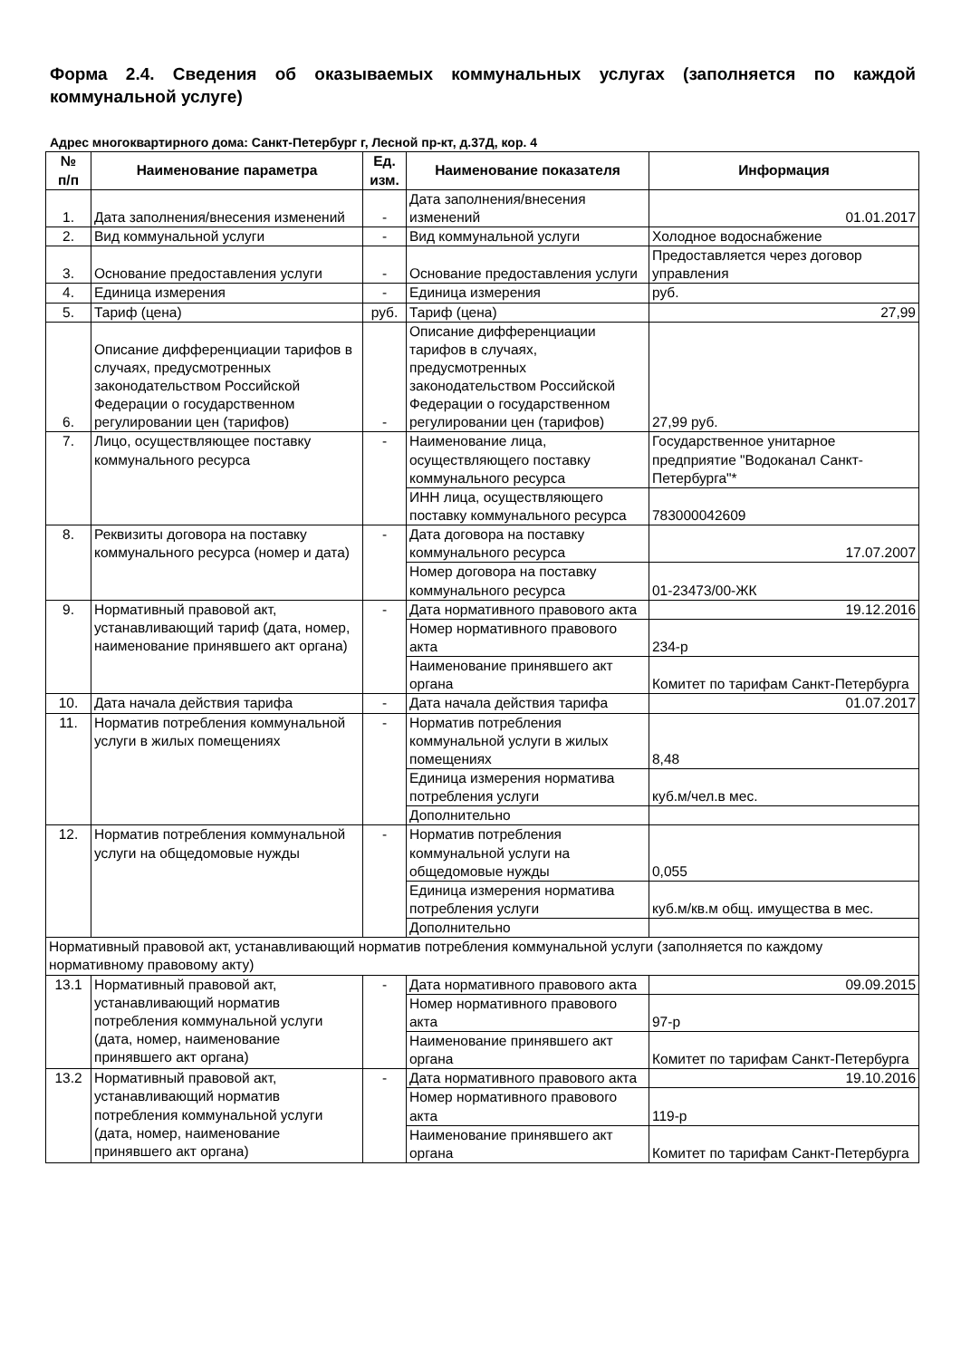Форма 2.4. Сведения об оказываемых коммунальных услугах (заполняется по каждой коммунальной услуге)
Адрес многоквартирного дома: Санкт-Петербург г, Лесной пр-кт, д.37Д, кор. 4
| № п/п | Наименование параметра | Ед. изм. | Наименование показателя | Информация |
| --- | --- | --- | --- | --- |
| 1. | Дата заполнения/внесения изменений | - | Дата заполнения/внесения изменений | 01.01.2017 |
| 2. | Вид коммунальной услуги | - | Вид коммунальной услуги | Холодное водоснабжение |
| 3. | Основание предоставления услуги | - | Основание предоставления услуги | Предоставляется через договор управления |
| 4. | Единица измерения | - | Единица измерения | руб. |
| 5. | Тариф (цена) | руб. | Тариф (цена) | 27,99 |
| 6. | Описание дифференциации тарифов в случаях, предусмотренных законодательством Российской Федерации о государственном регулировании цен (тарифов) | - | Описание дифференциации тарифов в случаях, предусмотренных законодательством Российской Федерации о государственном регулировании цен (тарифов) | 27,99 руб. |
| 7. | Лицо, осуществляющее поставку коммунального ресурса | - | Наименование лица, осуществляющего поставку коммунального ресурса | Государственное унитарное предприятие "Водоканал Санкт-Петербурга"* |
| | | | ИНН лица, осуществляющего поставку коммунального ресурса | 783000042609 |
| 8. | Реквизиты договора на поставку коммунального ресурса (номер и дата) | - | Дата договора на поставку коммунального ресурса | 17.07.2007 |
| | | | Номер договора на поставку коммунального ресурса | 01-23473/00-ЖК |
| 9. | Нормативный правовой акт, устанавливающий тариф (дата, номер, наименование принявшего акт органа) | - | Дата нормативного правового акта | 19.12.2016 |
| | | | Номер нормативного правового акта | 234-р |
| | | | Наименование принявшего акт органа | Комитет по тарифам Санкт-Петербурга |
| 10. | Дата начала действия тарифа | - | Дата начала действия тарифа | 01.07.2017 |
| 11. | Норматив потребления коммунальной услуги в жилых помещениях | - | Норматив потребления коммунальной услуги в жилых помещениях | 8,48 |
| | | | Единица измерения норматива потребления услуги | куб.м/чел.в мес. |
| | | | Дополнительно | |
| 12. | Норматив потребления коммунальной услуги на общедомовые нужды | - | Норматив потребления коммунальной услуги на общедомовые нужды | 0,055 |
| | | | Единица измерения норматива потребления услуги | куб.м/кв.м общ. имущества в мес. |
| | | | Дополнительно | |
| Нормативный правовой акт, устанавливающий норматив потребления коммунальной услуги (заполняется по каждому нормативному правовому акту) | | | | |
| 13.1 | Нормативный правовой акт, устанавливающий норматив потребления коммунальной услуги (дата, номер, наименование принявшего акт органа) | - | Дата нормативного правового акта | 09.09.2015 |
| | | | Номер нормативного правового акта | 97-р |
| | | | Наименование принявшего акт органа | Комитет по тарифам Санкт-Петербурга |
| 13.2 | Нормативный правовой акт, устанавливающий норматив потребления коммунальной услуги (дата, номер, наименование принявшего акт органа) | - | Дата нормативного правового акта | 19.10.2016 |
| | | | Номер нормативного правового акта | 119-р |
| | | | Наименование принявшего акт органа | Комитет по тарифам Санкт-Петербурга |